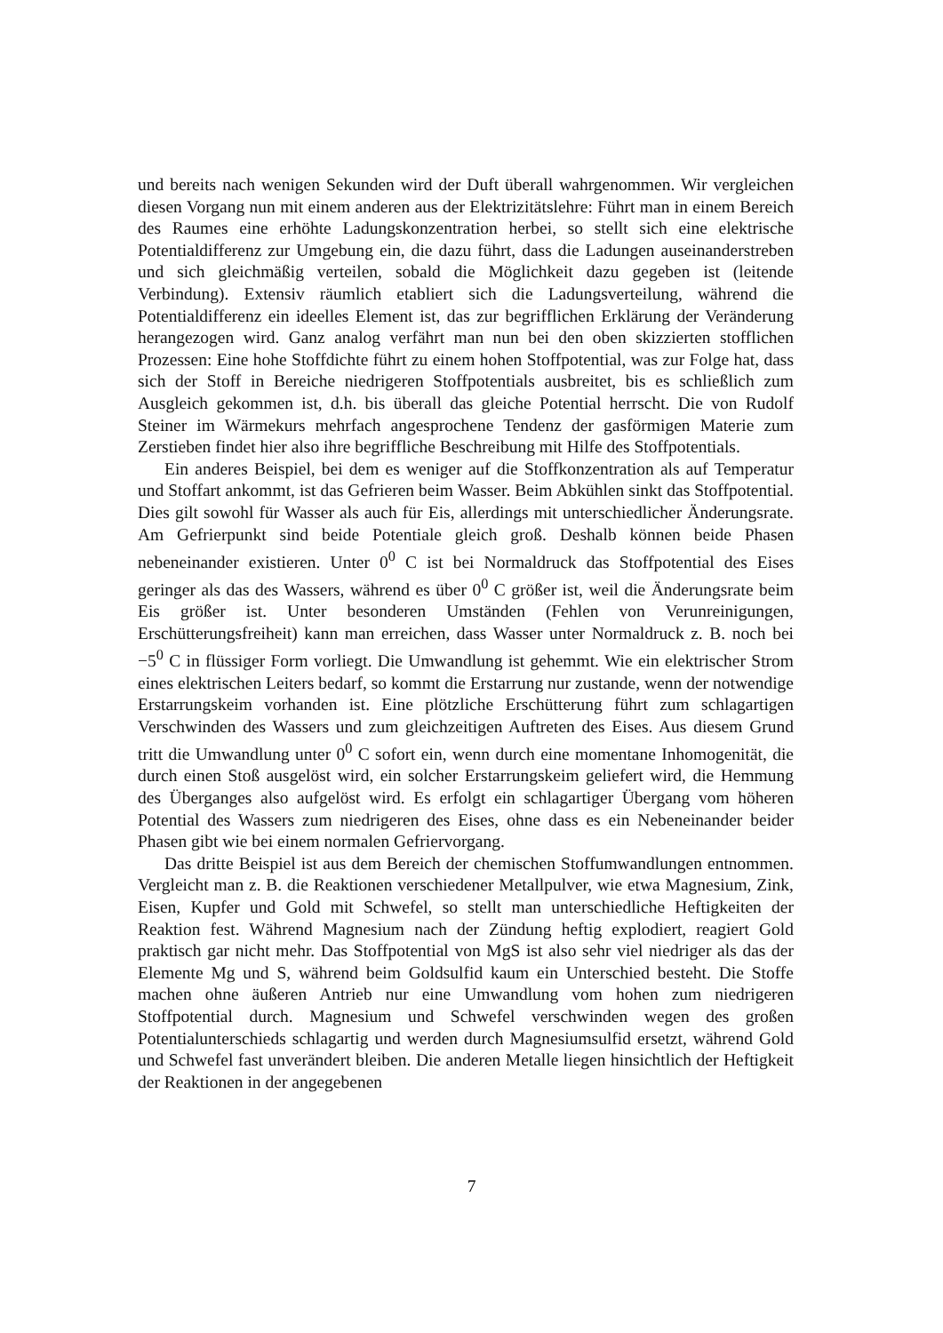und bereits nach wenigen Sekunden wird der Duft überall wahrgenommen. Wir vergleichen diesen Vorgang nun mit einem anderen aus der Elektrizitätslehre: Führt man in einem Bereich des Raumes eine erhöhte Ladungskonzentration herbei, so stellt sich eine elektrische Potentialdifferenz zur Umgebung ein, die dazu führt, dass die Ladungen auseinanderstreben und sich gleichmäßig verteilen, sobald die Möglichkeit dazu gegeben ist (leitende Verbindung). Extensiv räumlich etabliert sich die Ladungsverteilung, während die Potentialdifferenz ein ideelles Element ist, das zur begrifflichen Erklärung der Veränderung herangezogen wird. Ganz analog verfährt man nun bei den oben skizzierten stofflichen Prozessen: Eine hohe Stoffdichte führt zu einem hohen Stoffpotential, was zur Folge hat, dass sich der Stoff in Bereiche niedrigeren Stoffpotentials ausbreitet, bis es schließlich zum Ausgleich gekommen ist, d.h. bis überall das gleiche Potential herrscht. Die von Rudolf Steiner im Wärmekurs mehrfach angesprochene Tendenz der gasförmigen Materie zum Zerstieben findet hier also ihre begriffliche Beschreibung mit Hilfe des Stoffpotentials.
Ein anderes Beispiel, bei dem es weniger auf die Stoffkonzentration als auf Temperatur und Stoffart ankommt, ist das Gefrieren beim Wasser. Beim Abkühlen sinkt das Stoffpotential. Dies gilt sowohl für Wasser als auch für Eis, allerdings mit unterschiedlicher Änderungsrate. Am Gefrierpunkt sind beide Potentiale gleich groß. Deshalb können beide Phasen nebeneinander existieren. Unter 0<sup>0</sup> C ist bei Normaldruck das Stoffpotential des Eises geringer als das des Wassers, während es über 0<sup>0</sup> C größer ist, weil die Änderungsrate beim Eis größer ist. Unter besonderen Umständen (Fehlen von Verunreinigungen, Erschütterungsfreiheit) kann man erreichen, dass Wasser unter Normaldruck z. B. noch bei −5<sup>0</sup> C in flüssiger Form vorliegt. Die Umwandlung ist gehemmt. Wie ein elektrischer Strom eines elektrischen Leiters bedarf, so kommt die Erstarrung nur zustande, wenn der notwendige Erstarrungskeim vorhanden ist. Eine plötzliche Erschütterung führt zum schlagartigen Verschwinden des Wassers und zum gleichzeitigen Auftreten des Eises. Aus diesem Grund tritt die Umwandlung unter 0<sup>0</sup> C sofort ein, wenn durch eine momentane Inhomogenität, die durch einen Stoß ausgelöst wird, ein solcher Erstarrungskeim geliefert wird, die Hemmung des Überganges also aufgelöst wird. Es erfolgt ein schlagartiger Übergang vom höheren Potential des Wassers zum niedrigeren des Eises, ohne dass es ein Nebeneinander beider Phasen gibt wie bei einem normalen Gefriervorgang.
Das dritte Beispiel ist aus dem Bereich der chemischen Stoffumwandlungen entnommen. Vergleicht man z. B. die Reaktionen verschiedener Metallpulver, wie etwa Magnesium, Zink, Eisen, Kupfer und Gold mit Schwefel, so stellt man unterschiedliche Heftigkeiten der Reaktion fest. Während Magnesium nach der Zündung heftig explodiert, reagiert Gold praktisch gar nicht mehr. Das Stoffpotential von MgS ist also sehr viel niedriger als das der Elemente Mg und S, während beim Goldsulfid kaum ein Unterschied besteht. Die Stoffe machen ohne äußeren Antrieb nur eine Umwandlung vom hohen zum niedrigeren Stoffpotential durch. Magnesium und Schwefel verschwinden wegen des großen Potentialunterschieds schlagartig und werden durch Magnesiumsulfid ersetzt, während Gold und Schwefel fast unverändert bleiben. Die anderen Metalle liegen hinsichtlich der Heftigkeit der Reaktionen in der angegebenen
7